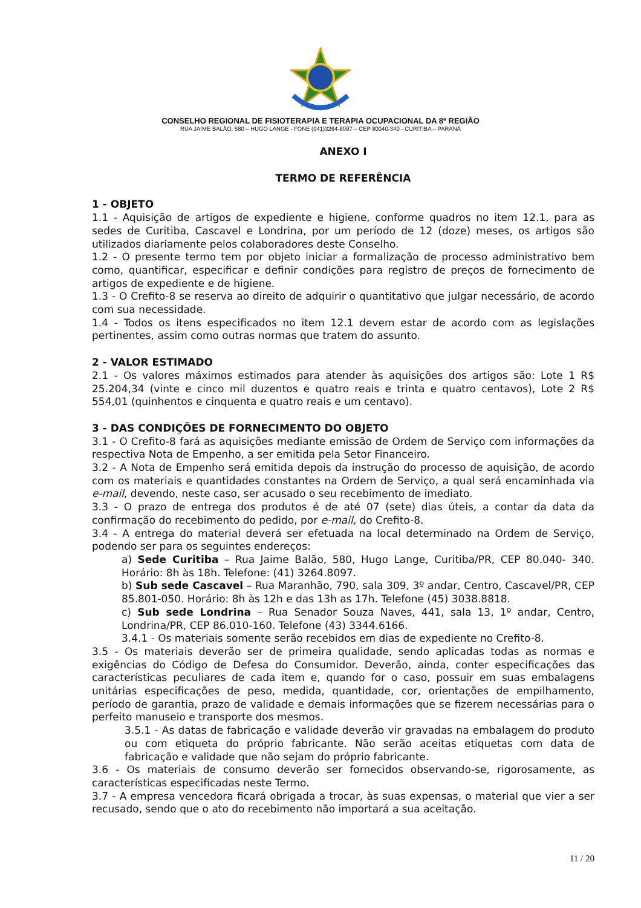CONSELHO REGIONAL DE FISIOTERAPIA E TERAPIA OCUPACIONAL DA 8ª REGIÃO
RUA JAIME BALÃO, 580 – HUGO LANGE - FONE (041)3264-8097 – CEP 80040-340 - CURITIBA – PARANÁ
ANEXO I
TERMO DE REFERÊNCIA
1 - OBJETO
1.1 - Aquisição de artigos de expediente e higiene, conforme quadros no item 12.1, para as sedes de Curitiba, Cascavel e Londrina, por um período de 12 (doze) meses, os artigos são utilizados diariamente pelos colaboradores deste Conselho.
1.2 - O presente termo tem por objeto iniciar a formalização de processo administrativo bem como, quantificar, especificar e definir condições para registro de preços de fornecimento de artigos de expediente e de higiene.
1.3 - O Crefito-8 se reserva ao direito de adquirir o quantitativo que julgar necessário, de acordo com sua necessidade.
1.4 - Todos os itens especificados no item 12.1 devem estar de acordo com as legislações pertinentes, assim como outras normas que tratem do assunto.
2 - VALOR ESTIMADO
2.1 - Os valores máximos estimados para atender às aquisições dos artigos são: Lote 1 R$ 25.204,34 (vinte e cinco mil duzentos e quatro reais e trinta e quatro centavos), Lote 2 R$ 554,01 (quinhentos e cinquenta e quatro reais e um centavo).
3 - DAS CONDIÇÕES DE FORNECIMENTO DO OBJETO
3.1 - O Crefito-8 fará as aquisições mediante emissão de Ordem de Serviço com informações da respectiva Nota de Empenho, a ser emitida pela Setor Financeiro.
3.2 - A Nota de Empenho será emitida depois da instrução do processo de aquisição, de acordo com os materiais e quantidades constantes na Ordem de Serviço, a qual será encaminhada via e-mail, devendo, neste caso, ser acusado o seu recebimento de imediato.
3.3 - O prazo de entrega dos produtos é de até 07 (sete) dias úteis, a contar da data da confirmação do recebimento do pedido, por e-mail, do Crefito-8.
3.4 - A entrega do material deverá ser efetuada na local determinado na Ordem de Serviço, podendo ser para os seguintes endereços:
a) Sede Curitiba – Rua Jaime Balão, 580, Hugo Lange, Curitiba/PR, CEP 80.040- 340. Horário: 8h às 18h. Telefone: (41) 3264.8097.
b) Sub sede Cascavel – Rua Maranhão, 790, sala 309, 3º andar, Centro, Cascavel/PR, CEP 85.801-050. Horário: 8h às 12h e das 13h as 17h. Telefone (45) 3038.8818.
c) Sub sede Londrina – Rua Senador Souza Naves, 441, sala 13, 1º andar, Centro, Londrina/PR, CEP 86.010-160. Telefone (43) 3344.6166.
3.4.1 - Os materiais somente serão recebidos em dias de expediente no Crefito-8.
3.5 - Os materiais deverão ser de primeira qualidade, sendo aplicadas todas as normas e exigências do Código de Defesa do Consumidor. Deverão, ainda, conter especificações das características peculiares de cada item e, quando for o caso, possuir em suas embalagens unitárias especificações de peso, medida, quantidade, cor, orientações de empilhamento, período de garantia, prazo de validade e demais informações que se fizerem necessárias para o perfeito manuseio e transporte dos mesmos.
3.5.1 - As datas de fabricação e validade deverão vir gravadas na embalagem do produto ou com etiqueta do próprio fabricante. Não serão aceitas etiquetas com data de fabricação e validade que não sejam do próprio fabricante.
3.6 - Os materiais de consumo deverão ser fornecidos observando-se, rigorosamente, as características especificadas neste Termo.
3.7 - A empresa vencedora ficará obrigada a trocar, às suas expensas, o material que vier a ser recusado, sendo que o ato do recebimento não importará a sua aceitação.
11 / 20